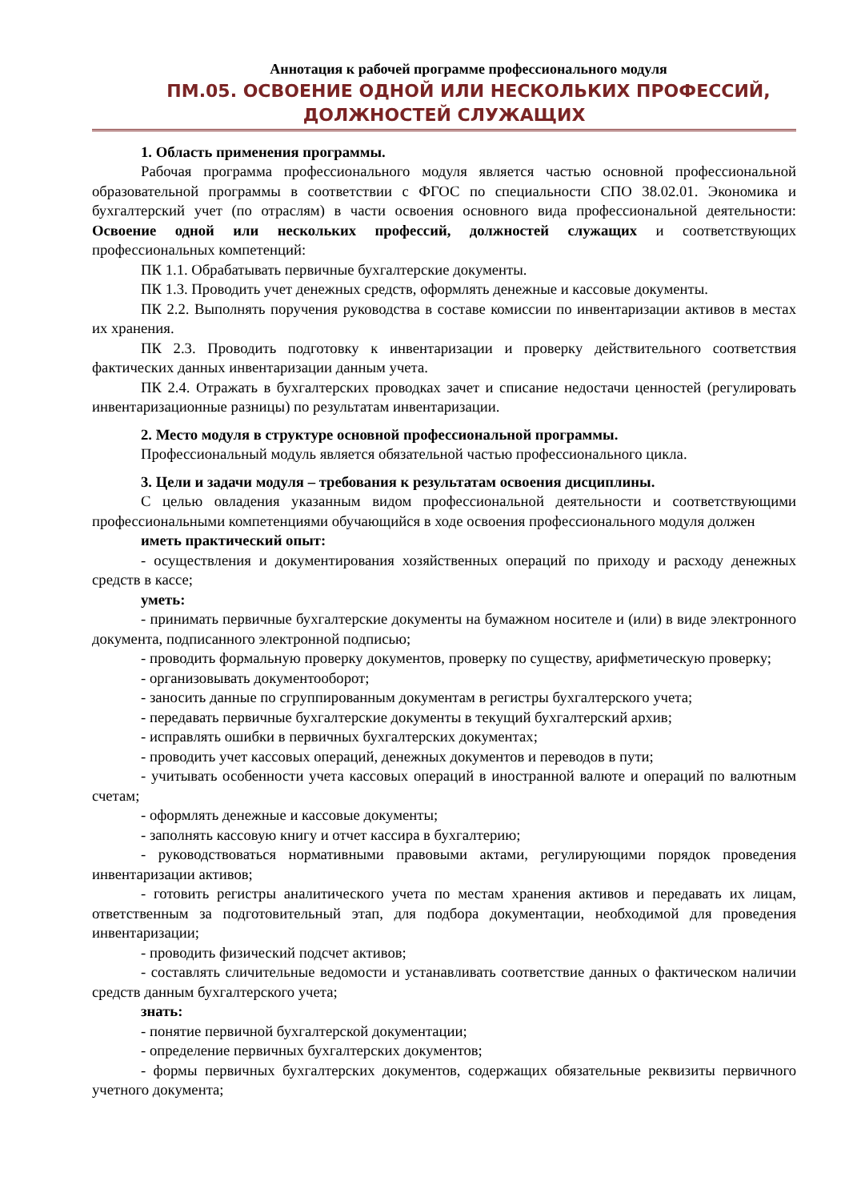Аннотация к рабочей программе профессионального модуля
ПМ.05. ОСВОЕНИЕ ОДНОЙ ИЛИ НЕСКОЛЬКИХ ПРОФЕССИЙ, ДОЛЖНОСТЕЙ СЛУЖАЩИХ
1. Область применения программы.
Рабочая программа профессионального модуля является частью основной профессиональной образовательной программы в соответствии с ФГОС по специальности СПО 38.02.01. Экономика и бухгалтерский учет (по отраслям) в части освоения основного вида профессиональной деятельности: Освоение одной или нескольких профессий, должностей служащих и соответствующих профессиональных компетенций:
ПК 1.1. Обрабатывать первичные бухгалтерские документы.
ПК 1.3. Проводить учет денежных средств, оформлять денежные и кассовые документы.
ПК 2.2. Выполнять поручения руководства в составе комиссии по инвентаризации активов в местах их хранения.
ПК 2.3. Проводить подготовку к инвентаризации и проверку действительного соответствия фактических данных инвентаризации данным учета.
ПК 2.4. Отражать в бухгалтерских проводках зачет и списание недостачи ценностей (регулировать инвентаризационные разницы) по результатам инвентаризации.
2. Место модуля в структуре основной профессиональной программы.
Профессиональный модуль является обязательной частью профессионального цикла.
3. Цели и задачи модуля – требования к результатам освоения дисциплины.
С целью овладения указанным видом профессиональной деятельности и соответствующими профессиональными компетенциями обучающийся в ходе освоения профессионального модуля должен
иметь практический опыт:
- осуществления и документирования хозяйственных операций по приходу и расходу денежных средств в кассе;
уметь:
- принимать первичные бухгалтерские документы на бумажном носителе и (или) в виде электронного документа, подписанного электронной подписью;
- проводить формальную проверку документов, проверку по существу, арифметическую проверку;
- организовывать документооборот;
- заносить данные по сгруппированным документам в регистры бухгалтерского учета;
- передавать первичные бухгалтерские документы в текущий бухгалтерский архив;
- исправлять ошибки в первичных бухгалтерских документах;
- проводить учет кассовых операций, денежных документов и переводов в пути;
- учитывать особенности учета кассовых операций в иностранной валюте и операций по валютным счетам;
- оформлять денежные и кассовые документы;
- заполнять кассовую книгу и отчет кассира в бухгалтерию;
- руководствоваться нормативными правовыми актами, регулирующими порядок проведения инвентаризации активов;
- готовить регистры аналитического учета по местам хранения активов и передавать их лицам, ответственным за подготовительный этап, для подбора документации, необходимой для проведения инвентаризации;
- проводить физический подсчет активов;
- составлять сличительные ведомости и устанавливать соответствие данных о фактическом наличии средств данным бухгалтерского учета;
знать:
- понятие первичной бухгалтерской документации;
- определение первичных бухгалтерских документов;
- формы первичных бухгалтерских документов, содержащих обязательные реквизиты первичного учетного документа;